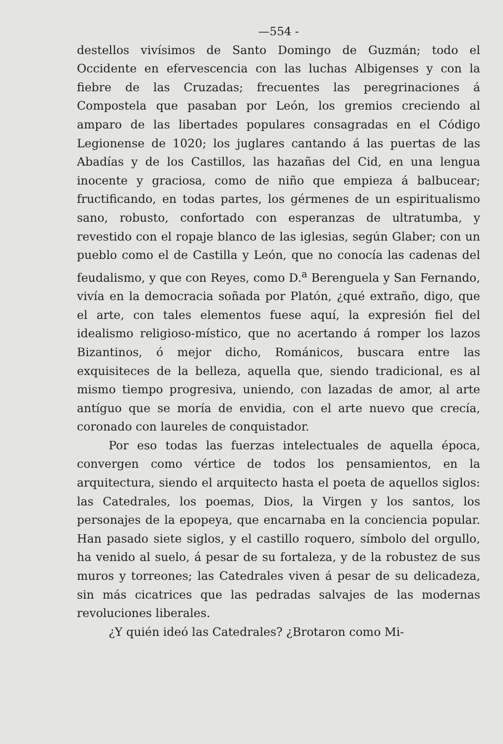—554 -
destellos vivísimos de Santo Domingo de Guzmán; todo el Occidente en efervescencia con las luchas Albigenses y con la fiebre de las Cruzadas; frecuentes las peregrinaciones á Compostela que pasaban por León, los gremios creciendo al amparo de las libertades populares consagradas en el Código Legionense de 1020; los juglares cantando á las puertas de las Abadías y de los Castillos, las hazañas del Cid, en una lengua inocente y graciosa, como de niño que empieza á balbucear; fructificando, en todas partes, los gérmenes de un espiritualismo sano, robusto, confortado con esperanzas de ultratumba, y revestido con el ropaje blanco de las iglesias, según Glaber; con un pueblo como el de Castilla y León, que no conocía las cadenas del feudalismo, y que con Reyes, como D.<sup>a</sup> Berenguela y San Fernando, vivía en la democracia soñada por Platón, ¿qué extraño, digo, que el arte, con tales elementos fuese aquí, la expresión fiel del idealismo religioso-místico, que no acertando á romper los lazos Bizantinos, ó mejor dicho, Románicos, buscara entre las exquisiteces de la belleza, aquella que, siendo tradicional, es al mismo tiempo progresiva, uniendo, con lazadas de amor, al arte antíguo que se moría de envidia, con el arte nuevo que crecía, coronado con laureles de conquistador.
Por eso todas las fuerzas intelectuales de aquella época, convergen como vértice de todos los pensamientos, en la arquitectura, siendo el arquitecto hasta el poeta de aquellos siglos: las Catedrales, los poemas, Dios, la Virgen y los santos, los personajes de la epopeya, que encarnaba en la conciencia popular. Han pasado siete siglos, y el castillo roquero, símbolo del orgullo, ha venido al suelo, á pesar de su fortaleza, y de la robustez de sus muros y torreones; las Catedrales viven á pesar de su delicadeza, sin más cicatrices que las pedradas salvajes de las modernas revoluciones liberales.
¿Y quién ideó las Catedrales? ¿Brotaron como Mi-